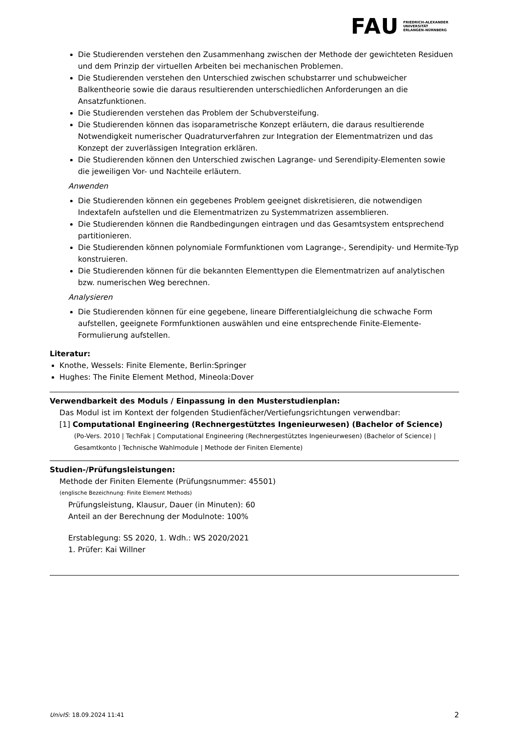FAU FRIEDRICH-ALEXANDER
UNIVERSITÄT
ERLANGEN-NÜRNBERG
Die Studierenden verstehen den Zusammenhang zwischen der Methode der gewichteten Residuen und dem Prinzip der virtuellen Arbeiten bei mechanischen Problemen.
Die Studierenden verstehen den Unterschied zwischen schubstarrer und schubweicher Balkentheorie sowie die daraus resultierenden unterschiedlichen Anforderungen an die Ansatzfunktionen.
Die Studierenden verstehen das Problem der Schubversteifung.
Die Studierenden können das isoparametrische Konzept erläutern, die daraus resultierende Notwendigkeit numerischer Quadraturverfahren zur Integration der Elementmatrizen und das Konzept der zuverlässigen Integration erklären.
Die Studierenden können den Unterschied zwischen Lagrange- und Serendipity-Elementen sowie die jeweiligen Vor- und Nachteile erläutern.
Anwenden
Die Studierenden können ein gegebenes Problem geeignet diskretisieren, die notwendigen Indextafeln aufstellen und die Elementmatrizen zu Systemmatrizen assemblieren.
Die Studierenden können die Randbedingungen eintragen und das Gesamtsystem entsprechend partitionieren.
Die Studierenden können polynomiale Formfunktionen vom Lagrange-, Serendipity- und Hermite-Typ konstruieren.
Die Studierenden können für die bekannten Elementtypen die Elementmatrizen auf analytischen bzw. numerischen Weg berechnen.
Analysieren
Die Studierenden können für eine gegebene, lineare Differentialgleichung die schwache Form aufstellen, geeignete Formfunktionen auswählen und eine entsprechende Finite-Elemente-Formulierung aufstellen.
Literatur:
Knothe, Wessels: Finite Elemente, Berlin:Springer
Hughes: The Finite Element Method, Mineola:Dover
Verwendbarkeit des Moduls / Einpassung in den Musterstudienplan:
Das Modul ist im Kontext der folgenden Studienfächer/Vertiefungsrichtungen verwendbar:
[1] Computational Engineering (Rechnergestütztes Ingenieurwesen) (Bachelor of Science)
(Po-Vers. 2010 | TechFak | Computational Engineering (Rechnergestütztes Ingenieurwesen) (Bachelor of Science) | Gesamtkonto | Technische Wahlmodule | Methode der Finiten Elemente)
Studien-/Prüfungsleistungen:
Methode der Finiten Elemente (Prüfungsnummer: 45501)
(englische Bezeichnung: Finite Element Methods)
Prüfungsleistung, Klausur, Dauer (in Minuten): 60
Anteil an der Berechnung der Modulnote: 100%
Erstablegung: SS 2020, 1. Wdh.: WS 2020/2021
1. Prüfer: Kai Willner
UnivIS: 18.09.2024 11:41 2